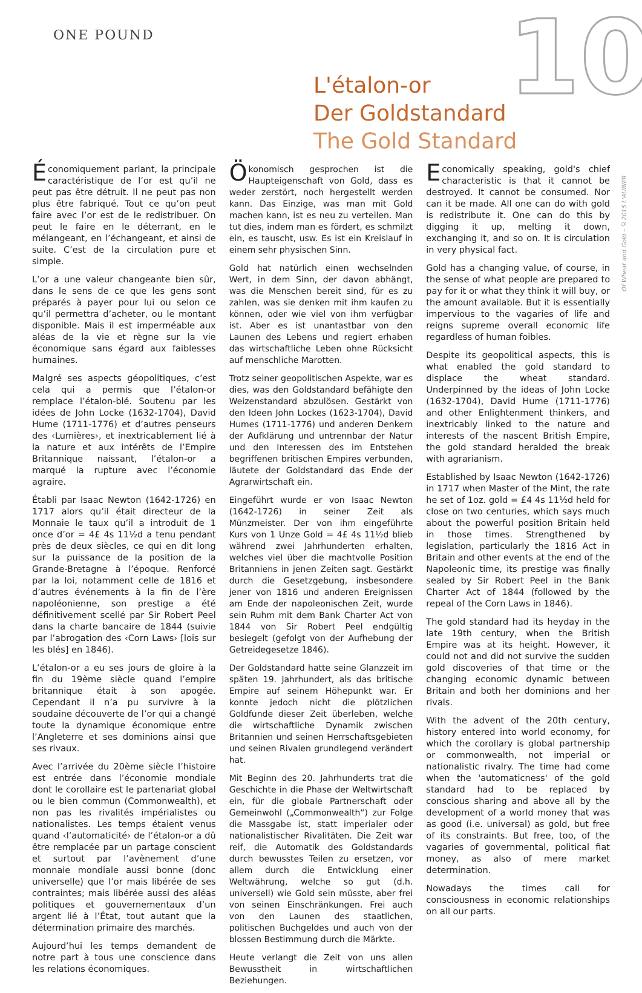ONE POUND 10
L'étalon-or
Der Goldstandard
The Gold Standard
Of Wheat and Gold – ©2015 L'AUBIER
Économiquement parlant, la principale caractéristique de l’or est qu’il ne peut pas être détruit. Il ne peut pas non plus être fabriqué. Tout ce qu’on peut faire avec l’or est de le redistribuer. On peut le faire en le déterrant, en le mélangeant, en l’échangeant, et ainsi de suite. C’est de la circulation pure et simple.
L’or a une valeur changeante bien sûr, dans le sens de ce que les gens sont préparés à payer pour lui ou selon ce qu’il permettra d’acheter, ou le montant disponible. Mais il est imperméable aux aléas de la vie et règne sur la vie économique sans égard aux faiblesses humaines.
Malgré ses aspects géopolitiques, c’est cela qui a permis que l’étalon-or remplace l’étalon-blé. Soutenu par les idées de John Locke (1632-1704), David Hume (1711-1776) et d’autres penseurs des ‹Lumières›, et inextricablement lié à la nature et aux intérêts de l’Empire Britannique naissant, l’étalon-or a marqué la rupture avec l’économie agraire.
Établi par Isaac Newton (1642-1726) en 1717 alors qu’il était directeur de la Monnaie le taux qu’il a introduit de 1 once d’or = 4£ 4s 11½d a tenu pendant près de deux siècles, ce qui en dit long sur la puissance de la position de la Grande-Bretagne à l’époque. Renforcé par la loi, notamment celle de 1816 et d’autres événements à la fin de l’ère napoléonienne, son prestige a été définitivement scellé par Sir Robert Peel dans la charte bancaire de 1844 (suivie par l’abrogation des ‹Corn Laws› [lois sur les blés] en 1846).
L’étalon-or a eu ses jours de gloire à la fin du 19ème siècle quand l’empire britannique était à son apogée. Cependant il n’a pu survivre à la soudaine découverte de l’or qui a changé toute la dynamique économique entre l’Angleterre et ses dominions ainsi que ses rivaux.
Avec l’arrivée du 20ème siècle l’histoire est entrée dans l’économie mondiale dont le corollaire est le partenariat global ou le bien commun (Commonwealth), et non pas les rivalités impérialistes ou nationalistes. Les temps étaient venus quand ‹l’automaticité› de l’étalon-or a dû être remplacée par un partage conscient et surtout par l’avènement d’une monnaie mondiale aussi bonne (donc universelle) que l’or mais libérée de ses contraintes; mais libérée aussi des aléas politiques et gouvernementaux d’un argent lié à l’État, tout autant que la détermination primaire des marchés.
Aujourd’hui les temps demandent de notre part à tous une conscience dans les relations économiques.
Ökonomisch gesprochen ist die Haupteigenschaft von Gold, dass es weder zerstört, noch hergestellt werden kann. Das Einzige, was man mit Gold machen kann, ist es neu zu verteilen. Man tut dies, indem man es fördert, es schmilzt ein, es tauscht, usw. Es ist ein Kreislauf in einem sehr physischen Sinn.
Gold hat natürlich einen wechselnden Wert, in dem Sinn, der davon abhängt, was die Menschen bereit sind, für es zu zahlen, was sie denken mit ihm kaufen zu können, oder wie viel von ihm verfügbar ist. Aber es ist unantastbar von den Launen des Lebens und regiert erhaben das wirtschaftliche Leben ohne Rücksicht auf menschliche Marotten.
Trotz seiner geopolitischen Aspekte, war es dies, was den Goldstandard befähigte den Weizenstandard abzulösen. Gestärkt von den Ideen John Lockes (1623-1704), David Humes (1711-1776) und anderen Denkern der Aufklärung und untrennbar der Natur und den Interessen des im Entstehen begriffenen britischen Empires verbunden, läutete der Goldstandard das Ende der Agrarwirtschaft ein.
Eingeführt wurde er von Isaac Newton (1642-1726) in seiner Zeit als Münzmeister. Der von ihm eingeführte Kurs von 1 Unze Gold = 4£ 4s 11½d blieb während zwei Jahrhunderten erhalten, welches viel über die machtvolle Position Britanniens in jenen Zeiten sagt. Gestärkt durch die Gesetzgebung, insbesondere jener von 1816 und anderen Ereignissen am Ende der napoleonischen Zeit, wurde sein Ruhm mit dem Bank Charter Act von 1844 von Sir Robert Peel endgültig besiegelt (gefolgt von der Aufhebung der Getreidegesetze 1846).
Der Goldstandard hatte seine Glanzzeit im späten 19. Jahrhundert, als das britische Empire auf seinem Höhepunkt war. Er konnte jedoch nicht die plötzlichen Goldfunde dieser Zeit überleben, welche die wirtschaftliche Dynamik zwischen Britannien und seinen Herrschaftsgebieten und seinen Rivalen grundlegend verändert hat.
Mit Beginn des 20. Jahrhunderts trat die Geschichte in die Phase der Weltwirtschaft ein, für die globale Partnerschaft oder Gemeinwohl („Commonwealth“) zur Folge die Massgabe ist, statt imperialer oder nationalistischer Rivalitäten. Die Zeit war reif, die Automatik des Goldstandards durch bewusstes Teilen zu ersetzen, vor allem durch die Entwicklung einer Weltwährung, welche so gut (d.h. universell) wie Gold sein müsste, aber frei von seinen Einschränkungen. Frei auch von den Launen des staatlichen, politischen Buchgeldes und auch von der blossen Bestimmung durch die Märkte.
Heute verlangt die Zeit von uns allen Bewusstheit in wirtschaftlichen Beziehungen.
Economically speaking, gold's chief characteristic is that it cannot be destroyed. It cannot be consumed. Nor can it be made. All one can do with gold is redistribute it. One can do this by digging it up, melting it down, exchanging it, and so on. It is circulation in very physical fact.
Gold has a changing value, of course, in the sense of what people are prepared to pay for it or what they think it will buy, or the amount available. But it is essentially impervious to the vagaries of life and reigns supreme overall economic life regardless of human foibles.
Despite its geopolitical aspects, this is what enabled the gold standard to displace the wheat standard. Underpinned by the ideas of John Locke (1632-1704), David Hume (1711-1776) and other Enlightenment thinkers, and inextricably linked to the nature and interests of the nascent British Empire, the gold standard heralded the break with agrarianism.
Established by Isaac Newton (1642-1726) in 1717 when Master of the Mint, the rate he set of 1oz. gold = £4 4s 11½d held for close on two centuries, which says much about the powerful position Britain held in those times. Strengthened by legislation, particularly the 1816 Act in Britain and other events at the end of the Napoleonic time, its prestige was finally sealed by Sir Robert Peel in the Bank Charter Act of 1844 (followed by the repeal of the Corn Laws in 1846).
The gold standard had its heyday in the late 19th century, when the British Empire was at its height. However, it could not and did not survive the sudden gold discoveries of that time or the changing economic dynamic between Britain and both her dominions and her rivals.
With the advent of the 20th century, history entered into world economy, for which the corollary is global partnership or commonwealth, not imperial or nationalistic rivalry. The time had come when the 'automaticness' of the gold standard had to be replaced by conscious sharing and above all by the development of a world money that was as good (i.e. universal) as gold, but free of its constraints. But free, too, of the vagaries of governmental, political fiat money, as also of mere market determination.
Nowadays the times call for consciousness in economic relationships on all our parts.